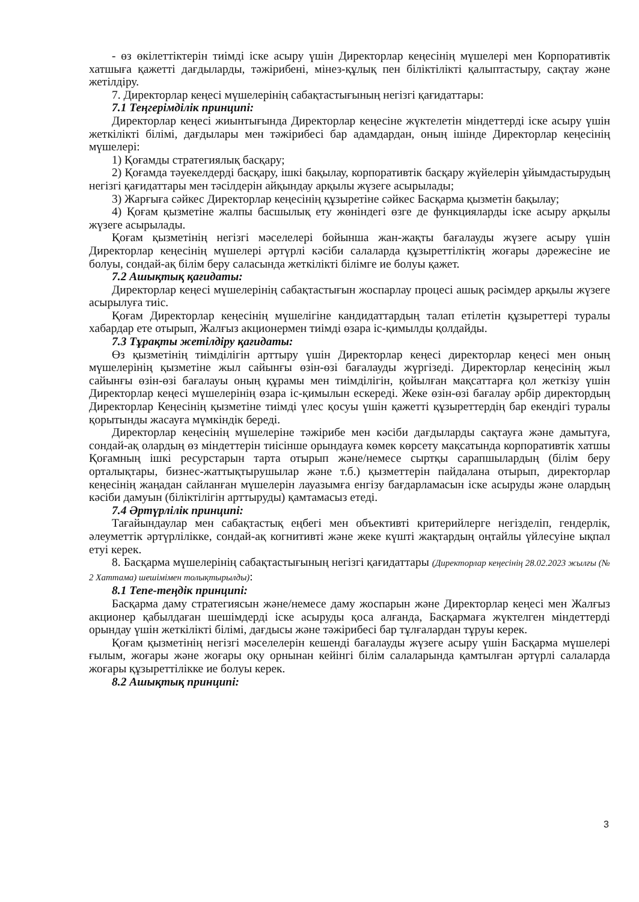- өз өкілеттіктерін тиімді іске асыру үшін Директорлар кеңесінің мүшелері мен Корпоративтік хатшыға қажетті дағдыларды, тәжірибені, мінез-құлық пен біліктілікті қалыптастыру, сақтау және жетілдіру.
7. Директорлар кеңесі мүшелерінің сабақтастығының негізгі қағидаттары:
7.1 Теңгерімділік принципі:
Директорлар кеңесі жиынтығында Директорлар кеңесіне жүктелетін міндеттерді іске асыру үшін жеткілікті білімі, дағдылары мен тәжірибесі бар адамдардан, оның ішінде Директорлар кеңесінің мүшелері:
1) Қоғамды стратегиялық басқару;
2) Қоғамда тәуекелдерді басқару, ішкі бақылау, корпоративтік басқару жүйелерін ұйымдастырудың негізгі қағидаттары мен тәсілдерін айқындау арқылы жүзеге асырылады;
3) Жарғыға сәйкес Директорлар кеңесінің құзыретіне сәйкес Басқарма қызметін бақылау;
4) Қоғам қызметіне жалпы басшылық ету жөніндегі өзге де функцияларды іске асыру арқылы жүзеге асырылады.
Қоғам қызметінің негізгі мәселелері бойынша жан-жақты бағалауды жүзеге асыру үшін Директорлар кеңесінің мүшелері әртүрлі кәсіби салаларда құзыреттіліктің жоғары дәрежесіне ие болуы, сондай-ақ білім беру саласында жеткілікті білімге ие болуы қажет.
7.2 Ашықтық қағидаты:
Директорлар кеңесі мүшелерінің сабақтастығын жоспарлау процесі ашық рәсімдер арқылы жүзеге асырылуға тиіс.
Қоғам Директорлар кеңесінің мүшелігіне кандидаттардың талап етілетін құзыреттері туралы хабардар ете отырып, Жалғыз акционермен тиімді өзара іс-қимылды қолдайды.
7.3 Тұрақты жетілдіру қағидаты:
Өз қызметінің тиімділігін арттыру үшін Директорлар кеңесі директорлар кеңесі мен оның мүшелерінің қызметіне жыл сайынғы өзін-өзі бағалауды жүргізеді. Директорлар кеңесінің жыл сайынғы өзін-өзі бағалауы оның құрамы мен тиімділігін, қойылған мақсаттарға қол жеткізу үшін Директорлар кеңесі мүшелерінің өзара іс-қимылын ескереді. Жеке өзін-өзі бағалау әрбір директордың Директорлар Кеңесінің қызметіне тиімді үлес қосуы үшін қажетті құзыреттердің бар екендігі туралы қорытынды жасауға мүмкіндік береді.
Директорлар кеңесінің мүшелеріне тәжірибе мен кәсіби дағдыларды сақтауға және дамытуға, сондай-ақ олардың өз міндеттерін тиісінше орындауға көмек көрсету мақсатында корпоративтік хатшы Қоғамның ішкі ресурстарын тарта отырып және/немесе сыртқы сарапшылардың (білім беру орталықтары, бизнес-жаттықтырушылар және т.б.) қызметтерін пайдалана отырып, директорлар кеңесінің жаңадан сайланған мүшелерін лауазымға енгізу бағдарламасын іске асыруды және олардың кәсіби дамуын (біліктілігін арттыруды) қамтамасыз етеді.
7.4 Әртүрлілік принципі:
Тағайындаулар мен сабақтастық еңбегі мен объективті критерийлерге негізделіп, гендерлік, әлеуметтік әртүрлілікке, сондай-ақ когнитивті және жеке күшті жақтардың оңтайлы үйлесуіне ықпал етуі керек.
8. Басқарма мүшелерінің сабақтастығының негізгі қағидаттары (Директорлар кеңесінің 28.02.2023 жылғы (№ 2 Хаттама) шешімімен толықтырылды):
8.1 Тепе-теңдік принципі:
Басқарма даму стратегиясын және/немесе даму жоспарын және Директорлар кеңесі мен Жалғыз акционер қабылдаған шешімдерді іске асыруды қоса алғанда, Басқармаға жүктелген міндеттерді орындау үшін жеткілікті білімі, дағдысы және тәжірибесі бар тұлғалардан тұруы керек.
Қоғам қызметінің негізгі мәселелерін кешенді бағалауды жүзеге асыру үшін Басқарма мүшелері ғылым, жоғары және жоғары оқу орнынан кейінгі білім салаларында қамтылған әртүрлі салаларда жоғары құзыреттілікке ие болуы керек.
8.2 Ашықтық принципі:
3